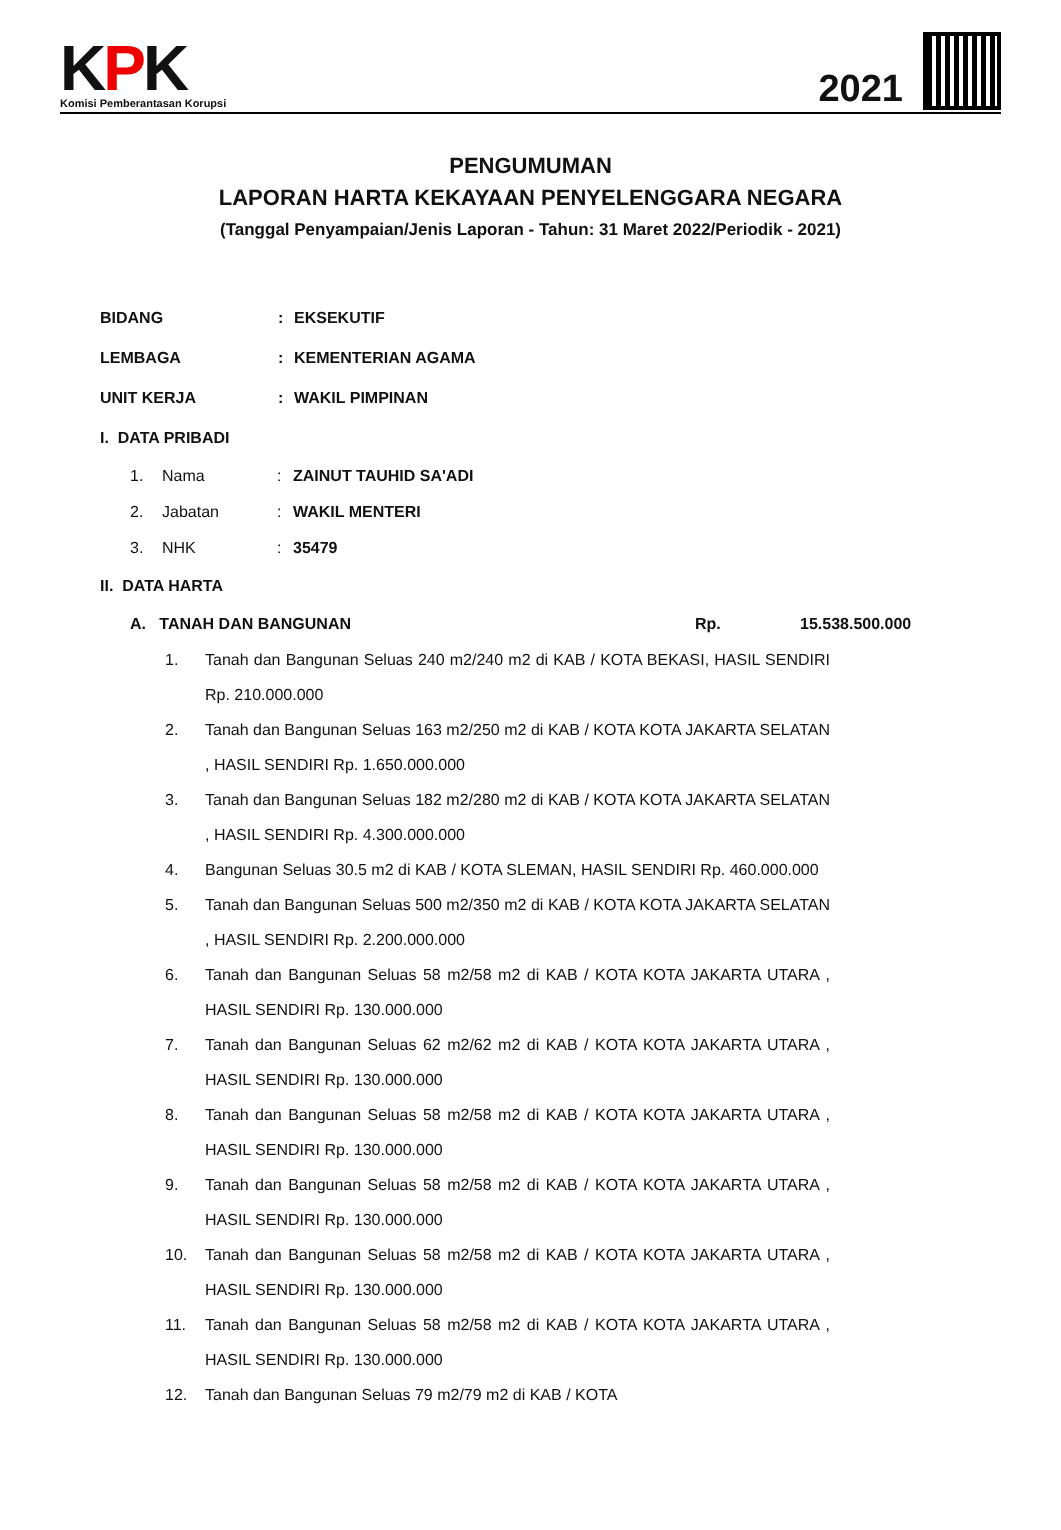KPK
Komisi Pemberantasan Korupsi
2021
PENGUMUMAN
LAPORAN HARTA KEKAYAAN PENYELENGGARA NEGARA
(Tanggal Penyampaian/Jenis Laporan - Tahun: 31 Maret 2022/Periodik - 2021)
BIDANG : EKSEKUTIF
LEMBAGA : KEMENTERIAN AGAMA
UNIT KERJA : WAKIL PIMPINAN
I. DATA PRIBADI
1. Nama : ZAINUT TAUHID SA'ADI
2. Jabatan : WAKIL MENTERI
3. NHK : 35479
II. DATA HARTA
A. TANAH DAN BANGUNAN Rp. 15.538.500.000
1. Tanah dan Bangunan Seluas 240 m2/240 m2 di KAB / KOTA BEKASI, HASIL SENDIRI Rp. 210.000.000
2. Tanah dan Bangunan Seluas 163 m2/250 m2 di KAB / KOTA KOTA JAKARTA SELATAN , HASIL SENDIRI Rp. 1.650.000.000
3. Tanah dan Bangunan Seluas 182 m2/280 m2 di KAB / KOTA KOTA JAKARTA SELATAN , HASIL SENDIRI Rp. 4.300.000.000
4. Bangunan Seluas 30.5 m2 di KAB / KOTA SLEMAN, HASIL SENDIRI Rp. 460.000.000
5. Tanah dan Bangunan Seluas 500 m2/350 m2 di KAB / KOTA KOTA JAKARTA SELATAN , HASIL SENDIRI Rp. 2.200.000.000
6. Tanah dan Bangunan Seluas 58 m2/58 m2 di KAB / KOTA KOTA JAKARTA UTARA , HASIL SENDIRI Rp. 130.000.000
7. Tanah dan Bangunan Seluas 62 m2/62 m2 di KAB / KOTA KOTA JAKARTA UTARA , HASIL SENDIRI Rp. 130.000.000
8. Tanah dan Bangunan Seluas 58 m2/58 m2 di KAB / KOTA KOTA JAKARTA UTARA , HASIL SENDIRI Rp. 130.000.000
9. Tanah dan Bangunan Seluas 58 m2/58 m2 di KAB / KOTA KOTA JAKARTA UTARA , HASIL SENDIRI Rp. 130.000.000
10. Tanah dan Bangunan Seluas 58 m2/58 m2 di KAB / KOTA KOTA JAKARTA UTARA , HASIL SENDIRI Rp. 130.000.000
11. Tanah dan Bangunan Seluas 58 m2/58 m2 di KAB / KOTA KOTA JAKARTA UTARA , HASIL SENDIRI Rp. 130.000.000
12. Tanah dan Bangunan Seluas 79 m2/79 m2 di KAB / KOTA